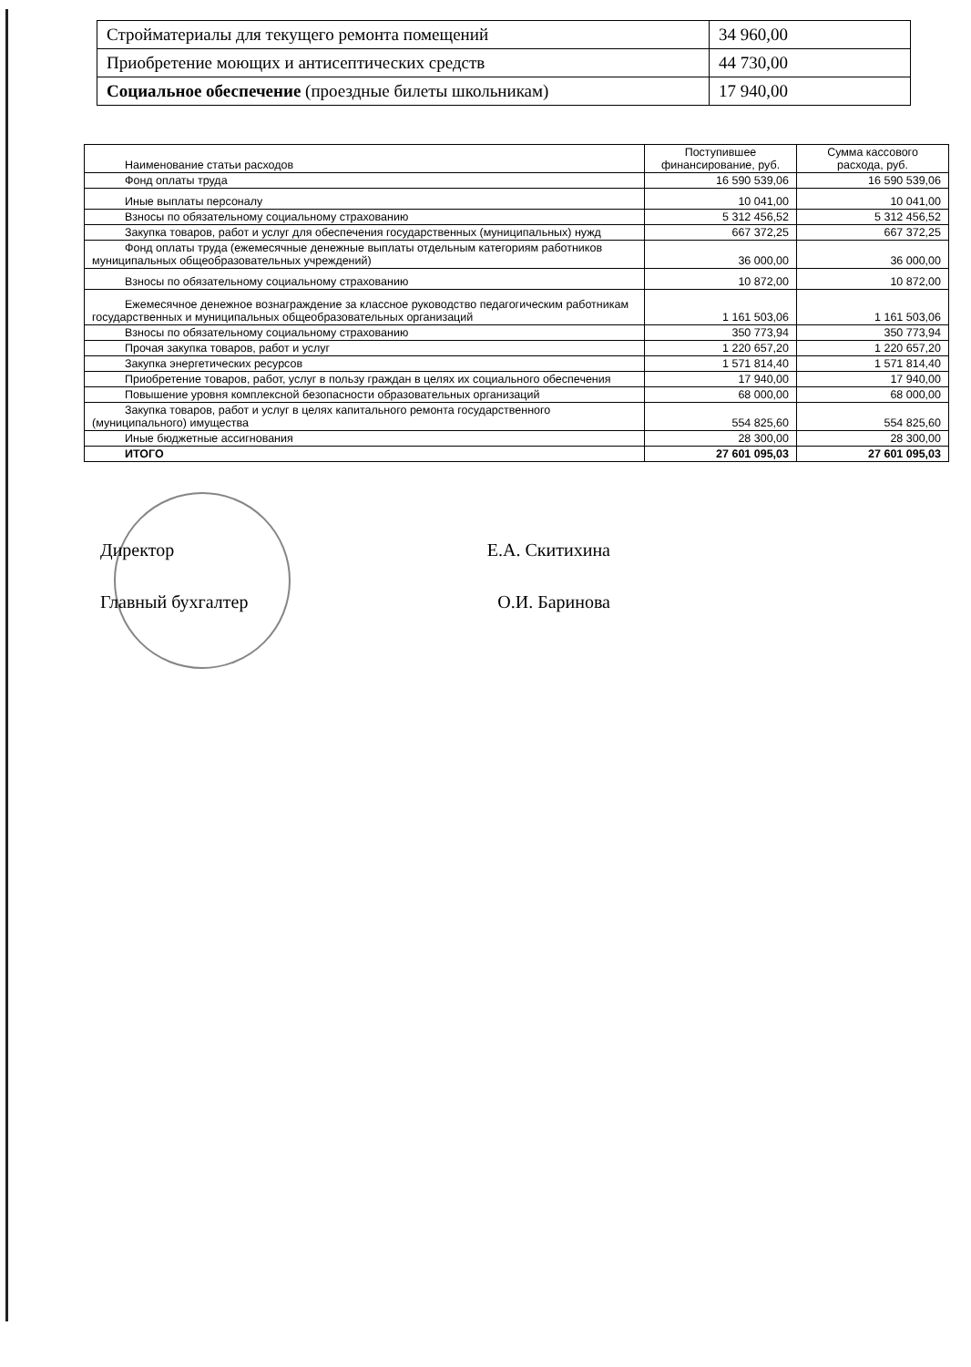| Стройматериалы для текущего ремонта помещений | 34 960,00 |
| Приобретение моющих и антисептических средств | 44 730,00 |
| Социальное обеспечение (проездные билеты школьникам) | 17 940,00 |
| Наименование статьи расходов | Поступившее финансирование, руб. | Сумма кассового расхода, руб. |
| --- | --- | --- |
| Фонд оплаты труда | 16 590 539,06 | 16 590 539,06 |
| Иные выплаты персоналу | 10 041,00 | 10 041,00 |
| Взносы по обязательному социальному страхованию | 5 312 456,52 | 5 312 456,52 |
| Закупка товаров, работ и услуг для обеспечения государственных (муниципальных) нужд | 667 372,25 | 667 372,25 |
| Фонд оплаты труда (ежемесячные денежные выплаты отдельным категориям работников муниципальных общеобразовательных учреждений) | 36 000,00 | 36 000,00 |
| Взносы по обязательному социальному страхованию | 10 872,00 | 10 872,00 |
| Ежемесячное денежное вознаграждение за классное руководство педагогическим работникам государственных и муниципальных общеобразовательных организаций | 1 161 503,06 | 1 161 503,06 |
| Взносы по обязательному социальному страхованию | 350 773,94 | 350 773,94 |
| Прочая закупка товаров, работ и услуг | 1 220 657,20 | 1 220 657,20 |
| Закупка энергетических ресурсов | 1 571 814,40 | 1 571 814,40 |
| Приобретение товаров, работ, услуг в пользу граждан в целях их социального обеспечения | 17 940,00 | 17 940,00 |
| Повышение уровня комплексной безопасности образовательных организаций | 68 000,00 | 68 000,00 |
| Закупка товаров, работ и услуг в целях капитального ремонта государственного (муниципального) имущества | 554 825,60 | 554 825,60 |
| Иные бюджетные ассигнования | 28 300,00 | 28 300,00 |
| ИТОГО | 27 601 095,03 | 27 601 095,03 |
Директор Е.А. Скитихина
Главный бухгалтер О.И. Баринова